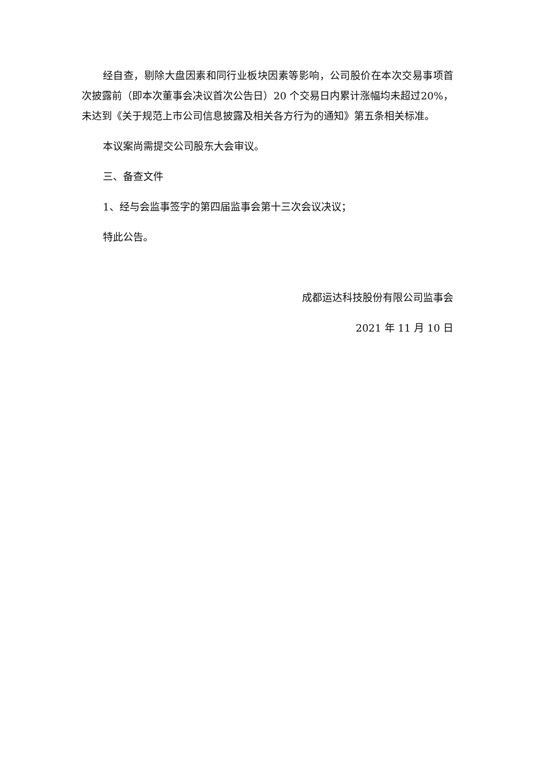经自查，剔除大盘因素和同行业板块因素等影响，公司股价在本次交易事项首次披露前（即本次董事会决议首次公告日）20 个交易日内累计涨幅均未超过20%，未达到《关于规范上市公司信息披露及相关各方行为的通知》第五条相关标准。
本议案尚需提交公司股东大会审议。
三、备查文件
1、经与会监事签字的第四届监事会第十三次会议决议；
特此公告。
成都运达科技股份有限公司监事会
2021 年 11 月 10 日